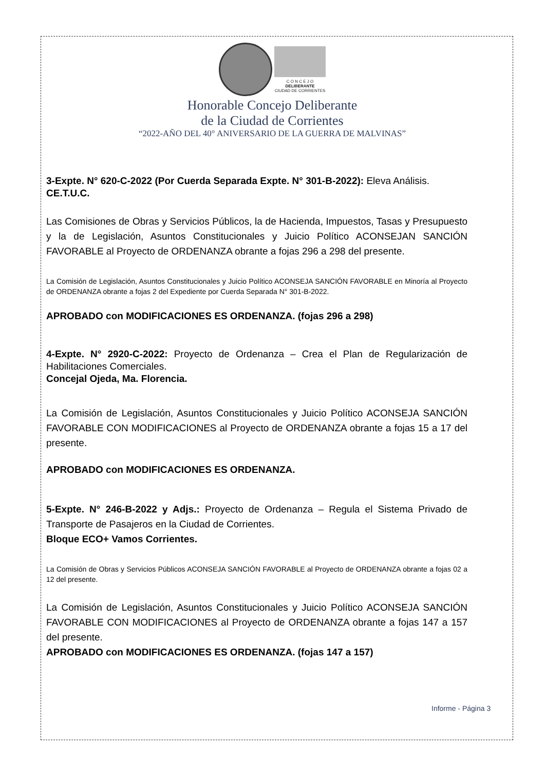C O N C E J O
DELIBERANTE
CIUDAD DE CORRIENTES
Honorable Concejo Deliberante
de la Ciudad de Corrientes
“2022-AÑO DEL 40° ANIVERSARIO DE LA GUERRA DE MALVINAS”
3-Expte. N° 620-C-2022 (Por Cuerda Separada Expte. N° 301-B-2022): Eleva Análisis.
CE.T.U.C.
Las Comisiones de Obras y Servicios Públicos, la de Hacienda, Impuestos, Tasas y Presupuesto y la de Legislación, Asuntos Constitucionales y Juicio Político ACONSEJAN SANCIÓN FAVORABLE al Proyecto de ORDENANZA obrante a fojas 296 a 298 del presente.
La Comisión de Legislación, Asuntos Constitucionales y Juicio Político ACONSEJA SANCIÓN FAVORABLE en Minoría al Proyecto de ORDENANZA obrante a fojas 2 del Expediente por Cuerda Separada N° 301-B-2022.
APROBADO con MODIFICACIONES ES ORDENANZA. (fojas 296 a 298)
4-Expte. N° 2920-C-2022: Proyecto de Ordenanza – Crea el Plan de Regularización de Habilitaciones Comerciales.
Concejal Ojeda, Ma. Florencia.
La Comisión de Legislación, Asuntos Constitucionales y Juicio Político ACONSEJA SANCIÓN FAVORABLE CON MODIFICACIONES al Proyecto de ORDENANZA obrante a fojas 15 a 17 del presente.
APROBADO con MODIFICACIONES ES ORDENANZA.
5-Expte. N° 246-B-2022 y Adjs.: Proyecto de Ordenanza – Regula el Sistema Privado de Transporte de Pasajeros en la Ciudad de Corrientes.
Bloque ECO+ Vamos Corrientes.
La Comisión de Obras y Servicios Públicos ACONSEJA SANCIÓN FAVORABLE al Proyecto de ORDENANZA obrante a fojas 02 a 12 del presente.
La Comisión de Legislación, Asuntos Constitucionales y Juicio Político ACONSEJA SANCIÓN FAVORABLE CON MODIFICACIONES al Proyecto de ORDENANZA obrante a fojas 147 a 157 del presente.
APROBADO con MODIFICACIONES ES ORDENANZA. (fojas 147 a 157)
Informe - Página 3